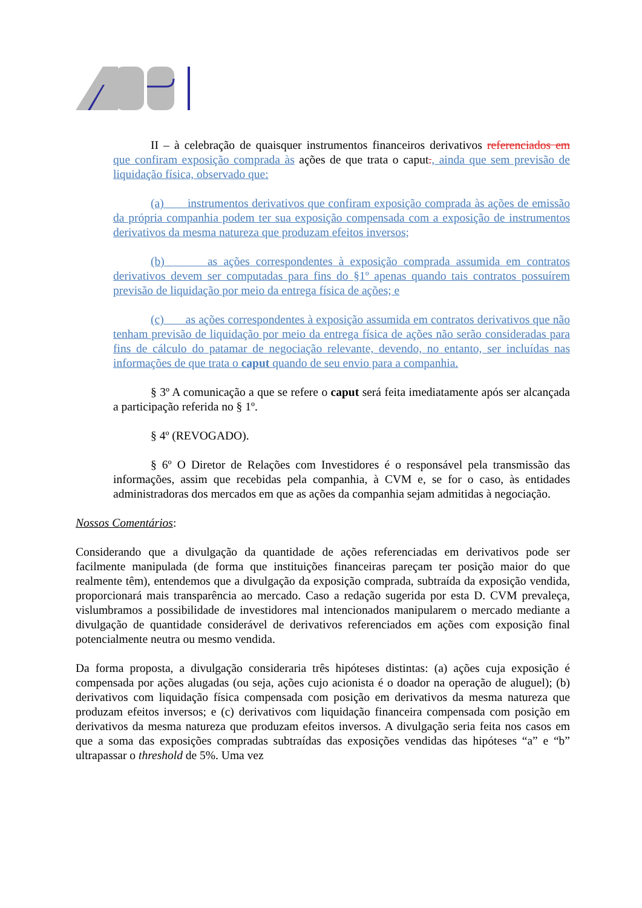II – à celebração de quaisquer instrumentos financeiros derivativos referenciados em que confiram exposição comprada às ações de que trata o caput., ainda que sem previsão de liquidação física, observado que:
(a) instrumentos derivativos que confiram exposição comprada às ações de emissão da própria companhia podem ter sua exposição compensada com a exposição de instrumentos derivativos da mesma natureza que produzam efeitos inversos;
(b) as ações correspondentes à exposição comprada assumida em contratos derivativos devem ser computadas para fins do §1º apenas quando tais contratos possuírem previsão de liquidação por meio da entrega física de ações; e
(c) as ações correspondentes à exposição assumida em contratos derivativos que não tenham previsão de liquidação por meio da entrega física de ações não serão consideradas para fins de cálculo do patamar de negociação relevante, devendo, no entanto, ser incluídas nas informações de que trata o caput quando de seu envio para a companhia.
§ 3º A comunicação a que se refere o caput será feita imediatamente após ser alcançada a participação referida no § 1º.
§ 4º (REVOGADO).
§ 6º O Diretor de Relações com Investidores é o responsável pela transmissão das informações, assim que recebidas pela companhia, à CVM e, se for o caso, às entidades administradoras dos mercados em que as ações da companhia sejam admitidas à negociação.
Nossos Comentários:
Considerando que a divulgação da quantidade de ações referenciadas em derivativos pode ser facilmente manipulada (de forma que instituições financeiras pareçam ter posição maior do que realmente têm), entendemos que a divulgação da exposição comprada, subtraída da exposição vendida, proporcionará mais transparência ao mercado. Caso a redação sugerida por esta D. CVM prevaleça, vislumbramos a possibilidade de investidores mal intencionados manipularem o mercado mediante a divulgação de quantidade considerável de derivativos referenciados em ações com exposição final potencialmente neutra ou mesmo vendida.
Da forma proposta, a divulgação consideraria três hipóteses distintas: (a) ações cuja exposição é compensada por ações alugadas (ou seja, ações cujo acionista é o doador na operação de aluguel); (b) derivativos com liquidação física compensada com posição em derivativos da mesma natureza que produzam efeitos inversos; e (c) derivativos com liquidação financeira compensada com posição em derivativos da mesma natureza que produzam efeitos inversos. A divulgação seria feita nos casos em que a soma das exposições compradas subtraídas das exposições vendidas das hipóteses “a” e “b” ultrapassar o threshold de 5%. Uma vez